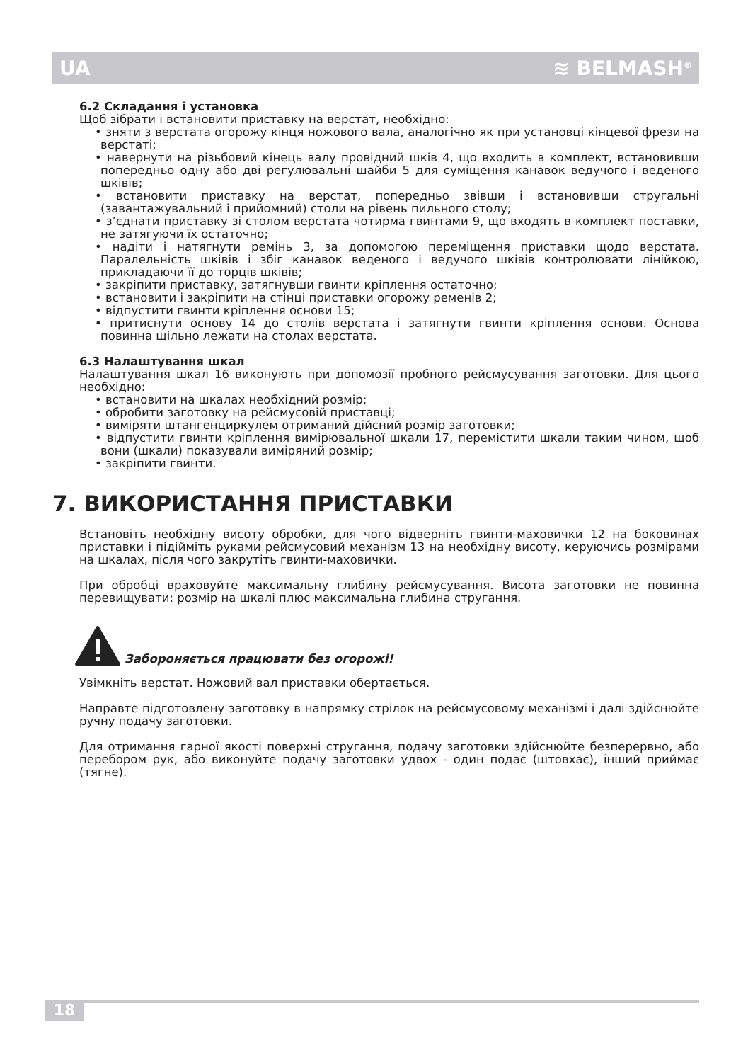UA ≋ BELMASH<sup>®</sup>
6.2 Складання і установка
Щоб зібрати і встановити приставку на верстат, необхідно:
• зняти з верстата огорожу кінця ножового вала, аналогічно як при установці кінцевої фрези на верстаті;
• навернути на різьбовий кінець валу провідний шків 4, що входить в комплект, встановивши попередньо одну або дві регулювальні шайби 5 для суміщення канавок ведучого і веденого шківів;
• встановити приставку на верстат, попередньо звівши і встановивши стругальні (завантажувальний і прийомний) столи на рівень пильного столу;
• з’єднати приставку зі столом верстата чотирма гвинтами 9, що входять в комплект поставки, не затягуючи їх остаточно;
• надіти і натягнути ремінь 3, за допомогою переміщення приставки щодо верстата. Паралельність шківів і збіг канавок веденого і ведучого шківів контролювати лінійкою, прикладаючи її до торців шківів;
• закріпити приставку, затягнувши гвинти кріплення остаточно;
• встановити і закріпити на стінці приставки огорожу ременів 2;
• відпустити гвинти кріплення основи 15;
• притиснути основу 14 до столів верстата і затягнути гвинти кріплення основи. Основа повинна щільно лежати на столах верстата.
6.3 Налаштування шкал
Налаштування шкал 16 виконують при допомозії пробного рейсмусування заготовки. Для цього необхідно:
• встановити на шкалах необхідний розмір;
• обробити заготовку на рейсмусовій приставці;
• виміряти штангенциркулем отриманий дійсний розмір заготовки;
• відпустити гвинти кріплення вимірювальної шкали 17, перемістити шкали таким чином, щоб вони (шкали) показували виміряний розмір;
• закріпити гвинти.
7. ВИКОРИСТАННЯ ПРИСТАВКИ
Встановіть необхідну висоту обробки, для чого відверніть гвинти-маховички 12 на боковинах приставки і підійміть руками рейсмусовий механізм 13 на необхідну висоту, керуючись розмірами на шкалах, після чого закрутіть гвинти-маховички.
При обробці враховуйте максимальну глибину рейсмусування. Висота заготовки не повинна перевищувати: розмір на шкалі плюс максимальна глибина стругання.
Забороняється працювати без огорожі!
Увімкніть верстат. Ножовий вал приставки обертається.
Направте підготовлену заготовку в напрямку стрілок на рейсмусовому механізмі і далі здійснюйте ручну подачу заготовки.
Для отримання гарної якості поверхні стругання, подачу заготовки здійснюйте безперервно, або перебором рук, або виконуйте подачу заготовки удвох - один подає (штовхає), інший приймає (тягне).
18